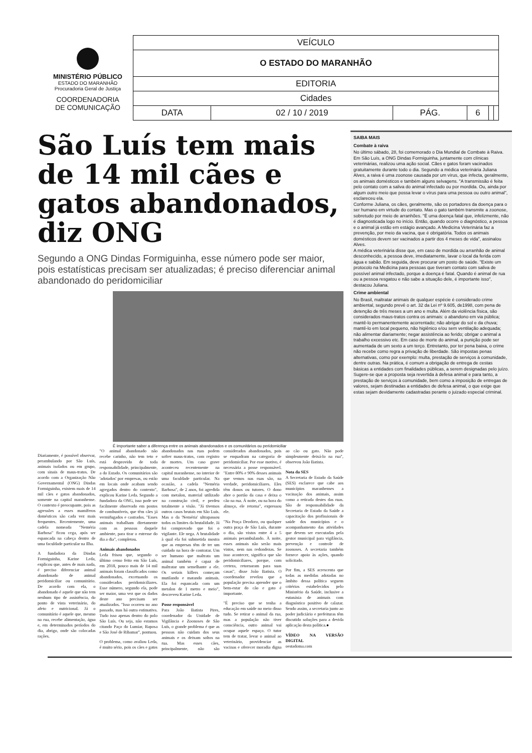MINISTÉRIO PÚBLICO
ESTADO DO MARANHÃO
Procuradoria Geral de Justiça
COORDENADORIA
DE COMUNICAÇÃO
| VEÍCULO | | | | | |
| O ESTADO DO MARANHÃO | | | | | |
| EDITORIA | | | | | |
| Cidades | | | | | |
| DATA | 02 / 10 / 2019 | PÁG. | 6 | | |
São Luís tem mais de 14 mil cães e gatos abandonados, diz ONG
Segundo a ONG Dindas Formiguinha, esse número pode ser maior, pois estatísticas precisam ser atualizadas; é preciso diferenciar animal abandonado do peridomiciliar
É importante saber a diferença entre os animais abandonados e os comunitários ou peridomiciliar
Diariamente, é possível observar, perambulando por São Luís, animais isolados ou em grupo, com sinais de maus-tratos. De acordo com a Organização Não Governamental (ONG) Dindas Formiguinha, existem mais de 14 mil cães e gatos abandonados, somente na capital maranhense. O contexto é preocupante, pois as agressões a esses mamíferos domésticos são cada vez mais frequentes. Recentemente, uma cadela nomeada "Neméria Barbosa" ficou cega, após ser espancada na cabeça dentro de uma faculdade particular na Ilha.
A fundadora da Dindas Formiguinha, Karine Leda, explicou que, antes de mais nada, é preciso diferenciar animal abandonado de animal peridomiciliar ou comunitário. De acordo com ela, o abandonado é aquele que não tem nenhum tipo de assistência, do ponto de vista veterinário, do afeto e nutricional. Já o comunitário é aquele que, mesmo na rua, recebe alimentação, água e, em determinados períodos do dia, abrigo, onde são colocadas rações.
"O animal abandonado não recebe carinho, não tem teto e está desprovido de toda responsabilidade, principalmente, a do Estado. Os comunitários são 'adotados' por empresas, ou estão em locais onde acabam sendo agregados dentro do contexto", explicou Karine Leda. Segundo a fundadora da ONG, isso pode ser facilmente observado em postos de combustíveis, que têm cães já vermifugados e castrados. "Esses animais trabalham diretamente com as pessoas daquele ambiente, para tirar o estresse do dia a dia", completou.
Animais abandonados
Leda frisou que, segundo o último censo feito em São Luís, em 2018, pouco mais de 14 mil animais foram classificados como abandonados, excetuando os considerados peridomiciliares. Esse número, segundo ela, pode ser maior, uma vez que os dados deste ano precisam ser atualizados. "Isso ocorreu no ano passado, mas há outra estimativa. Tudo isso apenas dentro do polo São Luís. Ou seja, não estamos citando Paço do Lumiar, Raposa e São José de Ribamar", pontuou.
O problema, como avaliou Leda, é muito sério, pois os cães e gatos abandonados nas ruas podem sofrer maus-tratos, com registro de mortes. Um caso grave aconteceu recentemente na capital maranhense, no interior de uma faculdade particular. Na ocasião, a cadela "Neméria Barbosa", de 2 anos, foi agredida com metalon, material utilizado na construção civil, e perdeu totalmente a visão. "Já tivemos outros casos brutais em São Luís. Mas o da 'Neméria' ultrapassou todos os limites da brutalidade. Já foi comprovado que foi o vigilante. Ele nega. A brutalidade à qual ela foi submetida mostra que as empresas têm de ter um cuidado na hora de contratar. Um ser humano que maltrata um animal também é capaz de maltratar um semelhante a ele. Os seriais killers começam mutilando e matando animais. Ela foi espancada com um metalon de 1 metro e meio", descreveu Karine Leda.
Posse responsável
Para João Batista Pires, coordenador da Unidade de Vigilância e Zoonoses de São Luís, o grande problema é que as pessoas não cuidam dos seus animais e os deixam soltos na rua. Mas esses cães, principalmente, não são considerados abandonados, pois se enquadram na categoria de peridomiciliar. Por esse motivo, é necessária a posse responsável. "Entre 80% e 90% desses animais que vemos nas ruas são, na verdade, peridomiciliares. Eles têm donos ou tutores. O dono abre o portão da casa e deixa o cão na rua. À noite, ou na hora do almoço, ele retorna", expressou ele.
"Na Praça Deodoro, ou qualquer outra praça de São Luís, durante o dia, são vistos entre 4 a 5 animais perambulando. À noite, esses animais não serão mais vistos, nem nas redondezas. Se isso acontecer, significa que são peridomiciliares, porque, com certeza, retornaram para suas casas", disse João Batista. O coordenador revelou que a população precisa aprender que o bem-estar do cão e gato é importante.
"É preciso que se tenha a educação em saúde no meio disso tudo. Se retirar o animal da rua, mas a população não tiver consciência, outro animal vai ocupar aquele espaço. O tutor tem de tratar, levar o animal ao veterinário, providenciar as vacinas e oferecer moradia digna ao cão ou gato. Não pode simplesmente deixá-lo na rua", observou João Batista.
Nota da SES
A Secretaria de Estado da Saúde (SES) esclarece que cabe aos municípios maranhenses a vacinação dos animais, assim como a retirada destes das ruas. São de responsabilidade da Secretaria de Estado da Saúde a capacitação dos profissionais de saúde dos municípios e o acompanhamento das atividades que devem ser executadas pela gestor municipal para vigilância, prevenção e controle de zoonoses. A secretaria também fornece apoio às ações, quando solicitado.
Por fim, a SES acrescenta que todas as medidas adotadas no âmbito dessa política seguem critérios estabelecidos pelo Ministério da Saúde, inclusive a eutanásia de animais com diagnóstico positivo de calazar. Sendo assim, a secretaria junto ao poder judiciário e prefeituras têm discutido soluções para a devida aplicação desta política.●
VÍDEO NA VERSÃO DIGITAL
oestadoma.com
SAIBA MAIS
Combate à raiva
No último sábado, 28, foi comemorado o Dia Mundial de Combate à Raiva. Em São Luís, a ONG Dindas Formiguinha, juntamente com clínicas veterinárias, realizou uma ação social. Cães e gatos foram vacinados gratuitamente durante todo o dia. Segundo a médica veterinária Juliana Alves, a raiva é uma zoonose causada por um vírus, que infecta, geralmente, os animais domésticos e também alguns selvagens. "A transmissão é feita pelo contato com a saliva do animal infectado ou por mordida. Ou, ainda por algum outro meio que possa levar o vírus para uma pessoa ou outro animal", esclareceu ela.
Conforme Juliana, os cães, geralmente, são os portadores da doença para o ser humano em virtude do contato. Mas o gato também transmite a zoonose, sobretudo por meio de arranhões. "É uma doença fatal que, infelizmente, não é diagnosticada logo no início. Então, quando ocorre o diagnóstico, a pessoa e o animal já estão em estágio avançado. A Medicina Veterinária faz a prevenção, por meio da vacina, que é obrigatória. Todos os animais domésticos devem ser vacinados a partir dos 4 meses de vida", assinalou Alves.
A médica veterinária disse que, em caso de mordida ou arranhão de animal desconhecido, a pessoa deve, imediatamente, lavar o local da ferida com água e sabão. Em seguida, deve procurar um posto de saúde. "Existe um protocolo na Medicina para pessoas que tiveram contato com saliva de possível animal infectado, porque a doença é fatal. Quando é animal de rua ou a pessoa resgatou e não sabe a situação dele, é importante isso", destacou Juliana.
Crime ambiental
No Brasil, maltratar animais de qualquer espécie é considerado crime ambiental, segundo prevê o art. 32 da Lei nº 9.605, de1998, com pena de detenção de três meses a um ano e multa. Além da violência física, são considerados maus-tratos contra os animais: o abandono em via pública; mantê-lo permanentemente acorrentado; não abrigar do sol e da chuva; mantê-lo em local pequeno, não higiênico e/ou sem ventilação adequada; não alimentar diariamente; negar assistência ao ferido; obrigar o animal a trabalho excessivo etc. Em caso de morte do animal, a punição pode ser aumentada de um sexto a um terço. Entretanto, por ter pena baixa, o crime não recebe como regra a privação de liberdade. São impostas penas alternativas, como por exemplo: multa, prestação de serviços à comunidade, dentre outras. Na prática, é comum a obrigação de entrega de cestas básicas a entidades com finalidades públicas, a serem designadas pelo juízo. Sugere-se que a proposta seja revertida à defesa animal e para tanto, a prestação de serviços à comunidade, bem como a imposição de entregas de valores, sejam destinadas a entidades de defesa animal, o que exige que estas sejam devidamente cadastradas perante o juizado especial criminal.